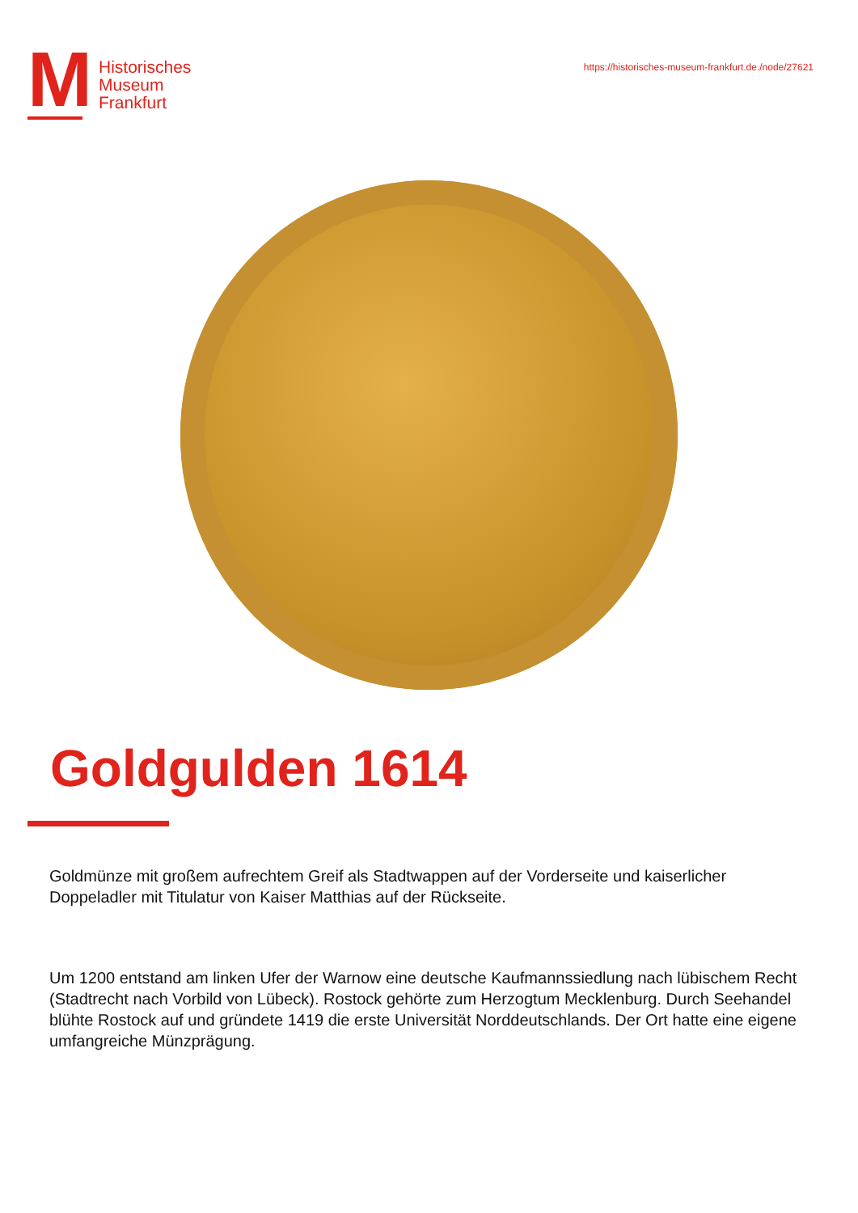M
Historisches
Museum
Frankfurt
https://historisches-museum-frankfurt.de./node/27621
Goldgulden 1614
Goldmünze mit großem aufrechtem Greif als Stadtwappen auf der Vorderseite und kaiserlicher Doppeladler mit Titulatur von Kaiser Matthias auf der Rückseite.
Um 1200 entstand am linken Ufer der Warnow eine deutsche Kaufmannssiedlung nach lübischem Recht (Stadtrecht nach Vorbild von Lübeck). Rostock gehörte zum Herzogtum Mecklenburg. Durch Seehandel blühte Rostock auf und gründete 1419 die erste Universität Norddeutschlands. Der Ort hatte eine eigene umfangreiche Münzprägung.